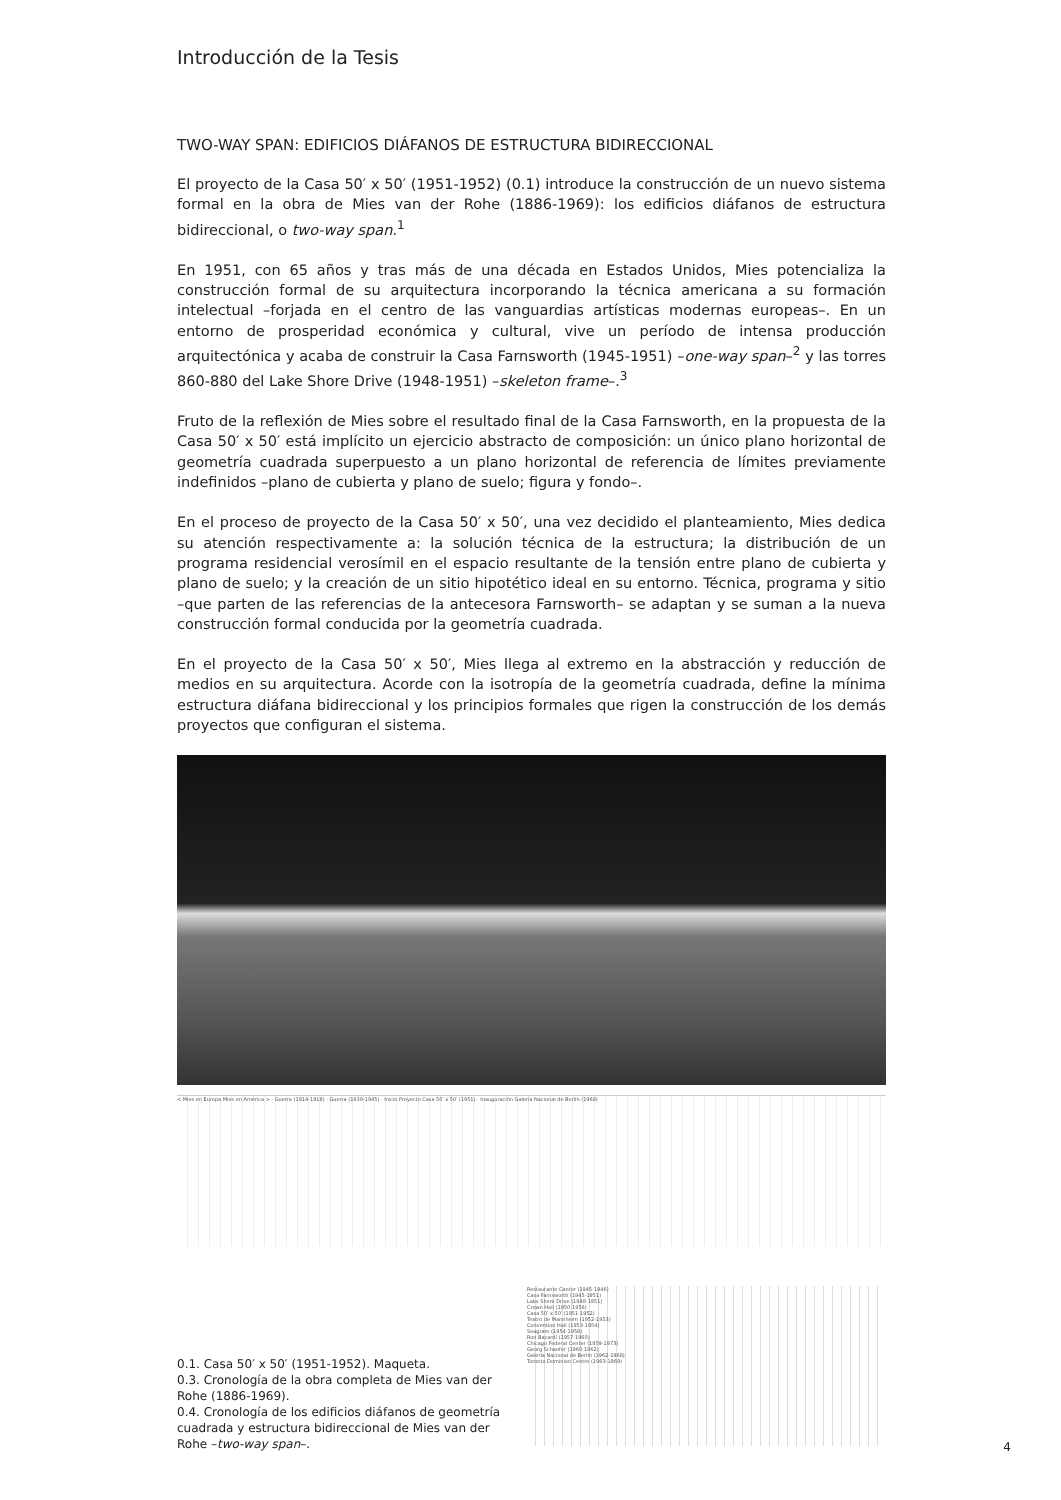Introducción de la Tesis
TWO-WAY SPAN: EDIFICIOS DIÁFANOS DE ESTRUCTURA BIDIRECCIONAL
El proyecto de la Casa 50′ x 50′ (1951-1952) (0.1) introduce la construcción de un nuevo sistema formal en la obra de Mies van der Rohe (1886-1969): los edificios diáfanos de estructura bidireccional, o two-way span.<sup>1</sup>
En 1951, con 65 años y tras más de una década en Estados Unidos, Mies potencializa la construcción formal de su arquitectura incorporando la técnica americana a su formación intelectual –forjada en el centro de las vanguardias artísticas modernas europeas–. En un entorno de prosperidad económica y cultural, vive un período de intensa producción arquitectónica y acaba de construir la Casa Farnsworth (1945-1951) –one-way span–<sup>2</sup> y las torres 860-880 del Lake Shore Drive (1948-1951) –skeleton frame–.<sup>3</sup>
Fruto de la reflexión de Mies sobre el resultado final de la Casa Farnsworth, en la propuesta de la Casa 50′ x 50′ está implícito un ejercicio abstracto de composición: un único plano horizontal de geometría cuadrada superpuesto a un plano horizontal de referencia de límites previamente indefinidos –plano de cubierta y plano de suelo; figura y fondo–.
En el proceso de proyecto de la Casa 50′ x 50′, una vez decidido el planteamiento, Mies dedica su atención respectivamente a: la solución técnica de la estructura; la distribución de un programa residencial verosímil en el espacio resultante de la tensión entre plano de cubierta y plano de suelo; y la creación de un sitio hipotético ideal en su entorno. Técnica, programa y sitio –que parten de las referencias de la antecesora Farnsworth– se adaptan y se suman a la nueva construcción formal conducida por la geometría cuadrada.
En el proyecto de la Casa 50′ x 50′, Mies llega al extremo en la abstracción y reducción de medios en su arquitectura. Acorde con la isotropía de la geometría cuadrada, define la mínima estructura diáfana bidireccional y los principios formales que rigen la construcción de los demás proyectos que configuran el sistema.
< Mies en Europa Mies en América > · Guerra (1914-1918) · Guerra (1939-1945) · Inicio Proyecto Casa 50′ x 50′ (1951) · Inauguración Galería Nacional de Berlín (1968)
0.1. Casa 50′ x 50′ (1951-1952). Maqueta.
0.3. Cronología de la obra completa de Mies van der Rohe (1886-1969).
0.4. Cronología de los edificios diáfanos de geometría cuadrada y estructura bidireccional de Mies van der Rohe –two-way span–.
Restaurante Cantor (1945-1946)
Casa Farnsworth (1945-1951)
Lake Shore Drive (1948-1951)
Crown Hall (1950-1956)
Casa 50′ x 50′ (1951-1952)
Teatro de Mannheim (1952-1953)
Convention Hall (1953-1954)
Seagram (1954-1958)
Ron Bacardí (1957-1960)
Chicago Federal Center (1959-1973)
Georg Schaefer (1960-1962)
Galería Nacional de Berlín (1962-1968)
Toronto Dominion Centre (1963-1969)
4